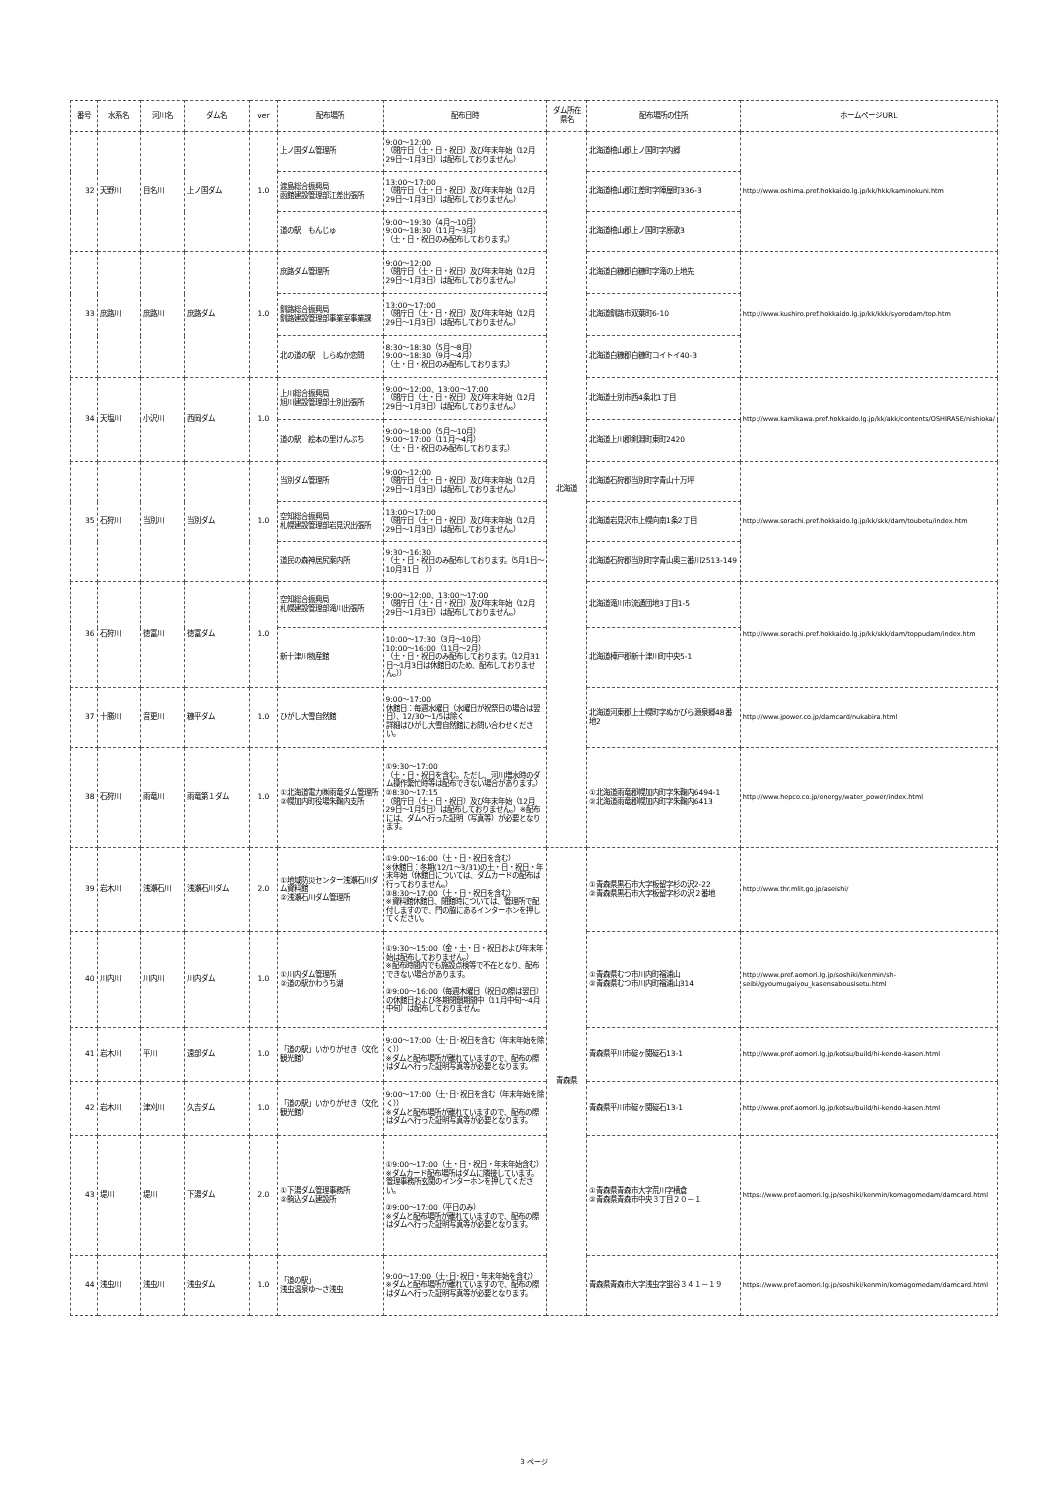| 番号 | 水系名 | 河川名 | ダム名 | ver | 配布場所 | 配布日時 | ダム所在県名 | 配布場所の住所 | ホームページURL |
| --- | --- | --- | --- | --- | --- | --- | --- | --- | --- |
| 32 | 天野川 | 目名川 | 上ノ国ダム | 1.0 | 上ノ国ダム管理所 | 9:00～12:00 （閉庁日（土・日・祝日）及び年末年始（12月29日～1月3日）は配布しておりません。） | 北海道 | 北海道檜山郡上ノ国町字内郷 | http://www.oshima.pref.hokkaido.lg.jp/kk/hkk/kaminokuni.htm |
| | | | | | 渡島総合振興局 函館建設管理部江差出張所 | 13:00～17:00 （閉庁日（土・日・祝日）及び年末年始（12月29日～1月3日）は配布しておりません。） | | 北海道檜山郡江差町字陣屋町336-3 | |
| | | | | | 道の駅 もんじゅ | 9:00～19:30（4月～10月） 9:00～18:30（11月～3月） （土・日・祝日のみ配布しております。） | | 北海道檜山郡上ノ国町字原歌3 | |
| 33 | 庶路川 | 庶路川 | 庶路ダム | 1.0 | 庶路ダム管理所 | 9:00～12:00 （閉庁日（土・日・祝日）及び年末年始（12月29日～1月3日）は配布しておりません。） | | 北海道白糠郡白糠町字滝の上地先 | http://www.kushiro.pref.hokkaido.lg.jp/kk/kkk/syorodam/top.htm |
| | | | | | 釧路総合振興局 釧路建設管理部事業室事業課 | 13:00～17:00 （閉庁日（土・日・祝日）及び年末年始（12月29日～1月3日）は配布しておりません。） | | 北海道釧路市双葉町6-10 | |
| | | | | | 北の道の駅 しらぬか恋問 | 8:30～18:30（5月～8月） 9:00～18:30（9月～4月） （土・日・祝日のみ配布しております。） | | 北海道白糠郡白糠町コイトイ40-3 | |
| 34 | 天塩川 | 小沢川 | 西岡ダム | 1.0 | 上川総合振興局 旭川建設管理部士別出張所 | 9:00～12:00、13:00～17:00 （閉庁日（土・日・祝日）及び年末年始（12月29日～1月3日）は配布しておりません。） | | 北海道士別市西4条北1丁目 | http://www.kamikawa.pref.hokkaido.lg.jp/kk/akk/contents/OSHIRASE/nishioka/ |
| | | | | | 道の駅 絵本の里けんぶち | 9:00～18:00（5月～10月） 9:00～17:00（11月～4月） （土・日・祝日のみ配布しております。） | | 北海道上川郡剣淵町東町2420 | |
| 35 | 石狩川 | 当別川 | 当別ダム | 1.0 | 当別ダム管理所 | 9:00～12:00 （閉庁日（土・日・祝日）及び年末年始（12月29日～1月3日）は配布しておりません。） | | 北海道石狩郡当別町字青山十万坪 | http://www.sorachi.pref.hokkaido.lg.jp/kk/skk/dam/toubetu/index.htm |
| | | | | | 空知総合振興局 札幌建設管理部岩見沢出張所 | 13:00～17:00 （閉庁日（土・日・祝日）及び年末年始（12月29日～1月3日）は配布しておりません。） | | 北海道岩見沢市上幌向南1条2丁目 | |
| | | | | | 道民の森神居尻案内所 | 9:30～16:30 （土・日・祝日のみ配布しております。（5月1日～10月31日 ）） | | 北海道石狩郡当別町字青山奥三番川2513-149 | |
| 36 | 石狩川 | 徳富川 | 徳富ダム | 1.0 | 空知総合振興局 札幌建設管理部滝川出張所 | 9:00～12:00、13:00～17:00 （閉庁日（土・日・祝日）及び年末年始（12月29日～1月3日）は配布しておりません。） | | 北海道滝川市流通団地3丁目1-5 | http://www.sorachi.pref.hokkaido.lg.jp/kk/skk/dam/toppudam/index.htm |
| | | | | | 新十津川物産館 | 10:00～17:30（3月～10月） 10:00～16:00（11月～2月） （土・日・祝日のみ配布しております。（12月31日～1月3日は休館日のため、配布しておりません。）） | | 北海道樺戸郡新十津川町中央5-1 | |
| 37 | 十勝川 | 音更川 | 糠平ダム | 1.0 | ひがし大雪自然館 | 9:00～17:00 休館日：毎週水曜日（水曜日が祝祭日の場合は翌日）、12/30～1/5は除く 詳細はひがし大雪自然館にお問い合わせください。 | | 北海道河東郡上士幌町字ぬかびら源泉郷48番地2 | http://www.jpower.co.jp/damcard/nukabira.html |
| 38 | 石狩川 | 雨竜川 | 雨竜第１ダム | 1.0 | ①北海道電力㈱雨竜ダム管理所 ②幌加内町役場朱鞠内支所 | ①9:30～17:00 （土・日・祝日を含む。ただし、河川増水時のダム操作繁忙時等は配布できない場合があります。） ②8:30～17:15 （閉庁日（土・日・祝日）及び年末年始（12月29日～1月5日）は配布しておりません。）※配布には、ダムへ行った証明（写真等）が必要となります。 | | ①北海道雨竜郡幌加内町字朱鞠内6494-1 ②北海道雨竜郡幌加内町字朱鞠内6413 | http://www.hepco.co.jp/energy/water_power/index.html |
| 39 | 岩木川 | 浅瀬石川 | 浅瀬石川ダム | 2.0 | ①地域防災センター浅瀬石川ダム資料館 ②浅瀬石川ダム管理所 | ①9:00～16:00（土・日・祝日を含む） ※休館日：冬期(12/1～3/31)の土・日・祝日・年末年始（休館日については、ダムカードの配布は行っておりません。） ②8:30～17:00（土・日・祝日を含む） ※資料館休館日、閉館時については、管理所で配付しますので、門の脇にあるインターホンを押してください。 | 青森県 | ①青森県黒石市大字板留字杉の沢2-22 ②青森県黒石市大字板留字杉の沢２番地 | http://www.thr.mlit.go.jp/aseishi/ |
| 40 | 川内川 | 川内川 | 川内ダム | 1.0 | ①川内ダム管理所 ②道の駅かわうち湖 | ①9:30～15:00（金・土・日・祝日および年末年始は配布しておりません。） ※配布時間内でも施設点検等で不在となり、配布できない場合があります。 ②9:00～16:00（毎週木曜日（祝日の際は翌日）の休館日および冬期閉鎖期間中（11月中旬～4月中旬）は配布しておりません。 | | ①青森県むつ市川内町福浦山 ②青森県むつ市川内町福浦山314 | http://www.pref.aomori.lg.jp/soshiki/kenmin/sh-seibi/gyoumugaiyou_kasensabousisetu.html |
| 41 | 岩木川 | 平川 | 遠部ダム | 1.0 | 「道の駅」いかりがせき（文化観光館） | 9:00～17:00（土･日･祝日を含む（年末年始を除く）） ※ダムと配布場所が離れていますので、配布の際はダムへ行った証明写真等が必要となります。 | | 青森県平川市碇ヶ関碇石13-1 | http://www.pref.aomori.lg.jp/kotsu/build/hi-kendo-kasen.html |
| 42 | 岩木川 | 津刈川 | 久吉ダム | 1.0 | 「道の駅」いかりがせき（文化観光館） | 9:00～17:00（土･日･祝日を含む（年末年始を除く）） ※ダムと配布場所が離れていますので、配布の際はダムへ行った証明写真等が必要となります。 | | 青森県平川市碇ヶ関碇石13-1 | http://www.pref.aomori.lg.jp/kotsu/build/hi-kendo-kasen.html |
| 43 | 堤川 | 堤川 | 下湯ダム | 2.0 | ①下湯ダム管理事務所 ②駒込ダム建設所 | ①9:00～17:00（土・日・祝日・年末年始含む） ※ダムカード配布場所はダムに隣接しています。管理事務所玄関のインターホンを押してください。 ②9:00～17:00（平日のみ） ※ダムと配布場所が離れていますので、配布の際はダムへ行った証明写真等が必要となります。 | | ①青森県青森市大字荒川字横倉 ②青森県青森市中央３丁目２０－１ | https://www.pref.aomori.lg.jp/soshiki/kenmin/komagomedam/damcard.html |
| 44 | 浅虫川 | 浅虫川 | 浅虫ダム | 1.0 | 「道の駅」 浅虫温泉ゆ～さ浅虫 | 9:00～17:00（土･日･祝日・年末年始を含む） ※ダムと配布場所が離れていますので、配布の際はダムへ行った証明写真等が必要となります。 | | 青森県青森市大字浅虫字蛍谷３４１－１９ | https://www.pref.aomori.lg.jp/soshiki/kenmin/komagomedam/damcard.html |
3 ページ